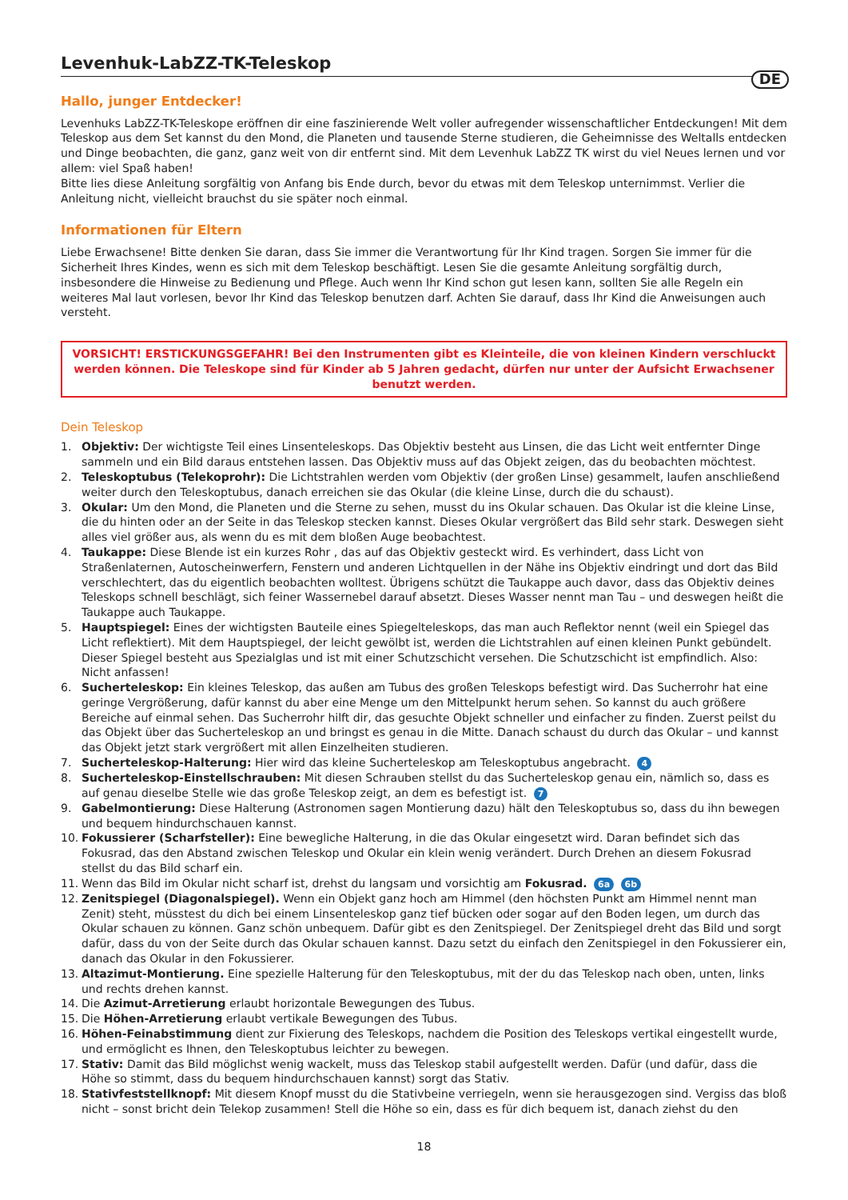Levenhuk-LabZZ-TK-Teleskop
DE
Hallo, junger Entdecker!
Levenhuks LabZZ-TK-Teleskope eröffnen dir eine faszinierende Welt voller aufregender wissenschaftlicher Entdeckungen! Mit dem Teleskop aus dem Set kannst du den Mond, die Planeten und tausende Sterne studieren, die Geheimnisse des Weltalls entdecken und Dinge beobachten, die ganz, ganz weit von dir entfernt sind. Mit dem Levenhuk LabZZ TK wirst du viel Neues lernen und vor allem: viel Spaß haben!
Bitte lies diese Anleitung sorgfältig von Anfang bis Ende durch, bevor du etwas mit dem Teleskop unternimmst. Verlier die Anleitung nicht, vielleicht brauchst du sie später noch einmal.
Informationen für Eltern
Liebe Erwachsene! Bitte denken Sie daran, dass Sie immer die Verantwortung für Ihr Kind tragen. Sorgen Sie immer für die Sicherheit Ihres Kindes, wenn es sich mit dem Teleskop beschäftigt. Lesen Sie die gesamte Anleitung sorgfältig durch, insbesondere die Hinweise zu Bedienung und Pflege. Auch wenn Ihr Kind schon gut lesen kann, sollten Sie alle Regeln ein weiteres Mal laut vorlesen, bevor Ihr Kind das Teleskop benutzen darf. Achten Sie darauf, dass Ihr Kind die Anweisungen auch versteht.
VORSICHT! ERSTICKUNGSGEFAHR! Bei den Instrumenten gibt es Kleinteile, die von kleinen Kindern verschluckt werden können. Die Teleskope sind für Kinder ab 5 Jahren gedacht, dürfen nur unter der Aufsicht Erwachsener benutzt werden.
Dein Teleskop
1. Objektiv: Der wichtigste Teil eines Linsenteleskops. Das Objektiv besteht aus Linsen, die das Licht weit entfernter Dinge sammeln und ein Bild daraus entstehen lassen. Das Objektiv muss auf das Objekt zeigen, das du beobachten möchtest.
2. Teleskoptubus (Telekoprohr): Die Lichtstrahlen werden vom Objektiv (der großen Linse) gesammelt, laufen anschließend weiter durch den Teleskoptubus, danach erreichen sie das Okular (die kleine Linse, durch die du schaust).
3. Okular: Um den Mond, die Planeten und die Sterne zu sehen, musst du ins Okular schauen. Das Okular ist die kleine Linse, die du hinten oder an der Seite in das Teleskop stecken kannst. Dieses Okular vergrößert das Bild sehr stark. Deswegen sieht alles viel größer aus, als wenn du es mit dem bloßen Auge beobachtest.
4. Taukappe: Diese Blende ist ein kurzes Rohr , das auf das Objektiv gesteckt wird. Es verhindert, dass Licht von Straßenlaternen, Autoscheinwerfern, Fenstern und anderen Lichtquellen in der Nähe ins Objektiv eindringt und dort das Bild verschlechtert, das du eigentlich beobachten wolltest. Übrigens schützt die Taukappe auch davor, dass das Objektiv deines Teleskops schnell beschlägt, sich feiner Wassernebel darauf absetzt. Dieses Wasser nennt man Tau – und deswegen heißt die Taukappe auch Taukappe.
5. Hauptspiegel: Eines der wichtigsten Bauteile eines Spiegelteleskops, das man auch Reflektor nennt (weil ein Spiegel das Licht reflektiert). Mit dem Hauptspiegel, der leicht gewölbt ist, werden die Lichtstrahlen auf einen kleinen Punkt gebündelt. Dieser Spiegel besteht aus Spezialglas und ist mit einer Schutzschicht versehen. Die Schutzschicht ist empfindlich. Also: Nicht anfassen!
6. Sucherteleskop: Ein kleines Teleskop, das außen am Tubus des großen Teleskops befestigt wird. Das Sucherrohr hat eine geringe Vergrößerung, dafür kannst du aber eine Menge um den Mittelpunkt herum sehen. So kannst du auch größere Bereiche auf einmal sehen. Das Sucherrohr hilft dir, das gesuchte Objekt schneller und einfacher zu finden. Zuerst peilst du das Objekt über das Sucherteleskop an und bringst es genau in die Mitte. Danach schaust du durch das Okular – und kannst das Objekt jetzt stark vergrößert mit allen Einzelheiten studieren.
7. Sucherteleskop-Halterung: Hier wird das kleine Sucherteleskop am Teleskoptubus angebracht. 4
8. Sucherteleskop-Einstellschrauben: Mit diesen Schrauben stellst du das Sucherteleskop genau ein, nämlich so, dass es auf genau dieselbe Stelle wie das große Teleskop zeigt, an dem es befestigt ist. 7
9. Gabelmontierung: Diese Halterung (Astronomen sagen Montierung dazu) hält den Teleskoptubus so, dass du ihn bewegen und bequem hindurchschauen kannst.
10. Fokussierer (Scharfsteller): Eine bewegliche Halterung, in die das Okular eingesetzt wird. Daran befindet sich das Fokusrad, das den Abstand zwischen Teleskop und Okular ein klein wenig verändert. Durch Drehen an diesem Fokusrad stellst du das Bild scharf ein.
11. Wenn das Bild im Okular nicht scharf ist, drehst du langsam und vorsichtig am Fokusrad. 6a 6b
12. Zenitspiegel (Diagonalspiegel). Wenn ein Objekt ganz hoch am Himmel (den höchsten Punkt am Himmel nennt man Zenit) steht, müsstest du dich bei einem Linsenteleskop ganz tief bücken oder sogar auf den Boden legen, um durch das Okular schauen zu können. Ganz schön unbequem. Dafür gibt es den Zenitspiegel. Der Zenitspiegel dreht das Bild und sorgt dafür, dass du von der Seite durch das Okular schauen kannst. Dazu setzt du einfach den Zenitspiegel in den Fokussierer ein, danach das Okular in den Fokussierer.
13. Altazimut-Montierung. Eine spezielle Halterung für den Teleskoptubus, mit der du das Teleskop nach oben, unten, links und rechts drehen kannst.
14. Die Azimut-Arretierung erlaubt horizontale Bewegungen des Tubus.
15. Die Höhen-Arretierung erlaubt vertikale Bewegungen des Tubus.
16. Höhen-Feinabstimmung dient zur Fixierung des Teleskops, nachdem die Position des Teleskops vertikal eingestellt wurde, und ermöglicht es Ihnen, den Teleskoptubus leichter zu bewegen.
17. Stativ: Damit das Bild möglichst wenig wackelt, muss das Teleskop stabil aufgestellt werden. Dafür (und dafür, dass die Höhe so stimmt, dass du bequem hindurchschauen kannst) sorgt das Stativ.
18. Stativfeststellknopf: Mit diesem Knopf musst du die Stativbeine verriegeln, wenn sie herausgezogen sind. Vergiss das bloß nicht – sonst bricht dein Telekop zusammen! Stell die Höhe so ein, dass es für dich bequem ist, danach ziehst du den
18